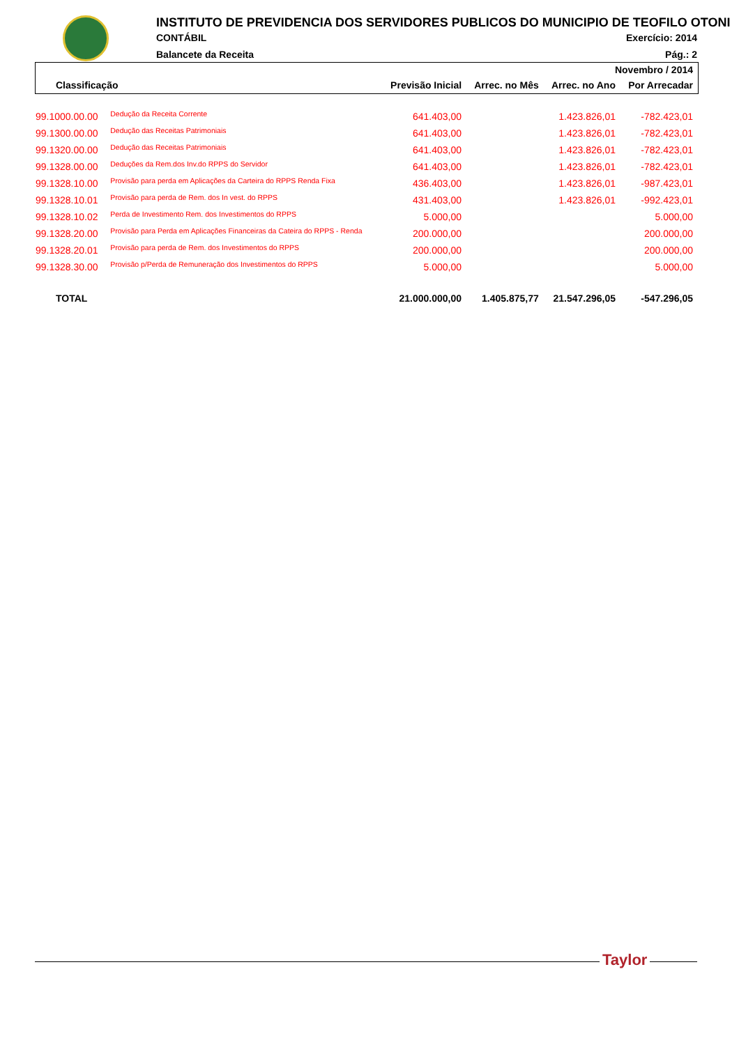INSTITUTO DE PREVIDENCIA DOS SERVIDORES PUBLICOS DO MUNICIPIO DE TEOFILO OTONI
CONTÁBIL Exercício: 2014
Balancete da Receita Pág.: 2
| Novembro / 2014 | | | | | |
| --- | --- | --- | --- | --- | --- |
| Classificação | | Previsão Inicial | Arrec. no Mês | Arrec. no Ano | Por Arrecadar |
| 99.1000.00.00 | Dedução da Receita Corrente | 641.403,00 | | 1.423.826,01 | -782.423,01 |
| 99.1300.00.00 | Dedução das Receitas Patrimoniais | 641.403,00 | | 1.423.826,01 | -782.423,01 |
| 99.1320.00.00 | Dedução das Receitas Patrimoniais | 641.403,00 | | 1.423.826,01 | -782.423,01 |
| 99.1328.00.00 | Deduções da Rem.dos Inv.do RPPS do Servidor | 641.403,00 | | 1.423.826,01 | -782.423,01 |
| 99.1328.10.00 | Provisão para perda em Aplicações da Carteira do RPPS Renda Fixa | 436.403,00 | | 1.423.826,01 | -987.423,01 |
| 99.1328.10.01 | Provisão para perda de Rem. dos In vest. do RPPS | 431.403,00 | | 1.423.826,01 | -992.423,01 |
| 99.1328.10.02 | Perda de Investimento Rem. dos Investimentos do RPPS | 5.000,00 | | | 5.000,00 |
| 99.1328.20.00 | Provisão para Perda em Aplicações Financeiras da Cateira do RPPS - Renda | 200.000,00 | | | 200.000,00 |
| 99.1328.20.01 | Provisão para perda de Rem. dos Investimentos do RPPS | 200.000,00 | | | 200.000,00 |
| 99.1328.30.00 | Provisão p/Perda de Remuneração dos Investimentos do RPPS | 5.000,00 | | | 5.000,00 |
| TOTAL | | 21.000.000,00 | 1.405.875,77 | 21.547.296,05 | -547.296,05 |
Taylor